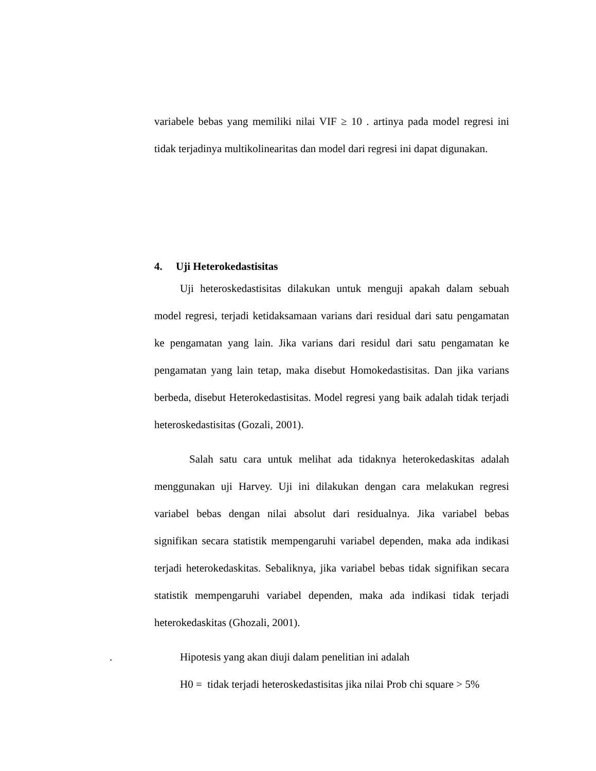variabele bebas yang memiliki nilai VIF ≥ 10 . artinya pada model regresi ini tidak terjadinya multikolinearitas dan model dari regresi ini dapat digunakan.
4. Uji Heterokedastisitas
Uji heteroskedastisitas dilakukan untuk menguji apakah dalam sebuah model regresi, terjadi ketidaksamaan varians dari residual dari satu pengamatan ke pengamatan yang lain. Jika varians dari residul dari satu pengamatan ke pengamatan yang lain tetap, maka disebut Homokedastisitas. Dan jika varians berbeda, disebut Heterokedastisitas. Model regresi yang baik adalah tidak terjadi heteroskedastisitas (Gozali, 2001).
Salah satu cara untuk melihat ada tidaknya heterokedaskitas adalah menggunakan uji Harvey. Uji ini dilakukan dengan cara melakukan regresi variabel bebas dengan nilai absolut dari residualnya. Jika variabel bebas signifikan secara statistik mempengaruhi variabel dependen, maka ada indikasi terjadi heterokedaskitas. Sebaliknya, jika variabel bebas tidak signifikan secara statistik mempengaruhi variabel dependen, maka ada indikasi tidak terjadi heterokedaskitas (Ghozali, 2001).
. Hipotesis yang akan diuji dalam penelitian ini adalah
H0 = tidak terjadi heteroskedastisitas jika nilai Prob chi square > 5%